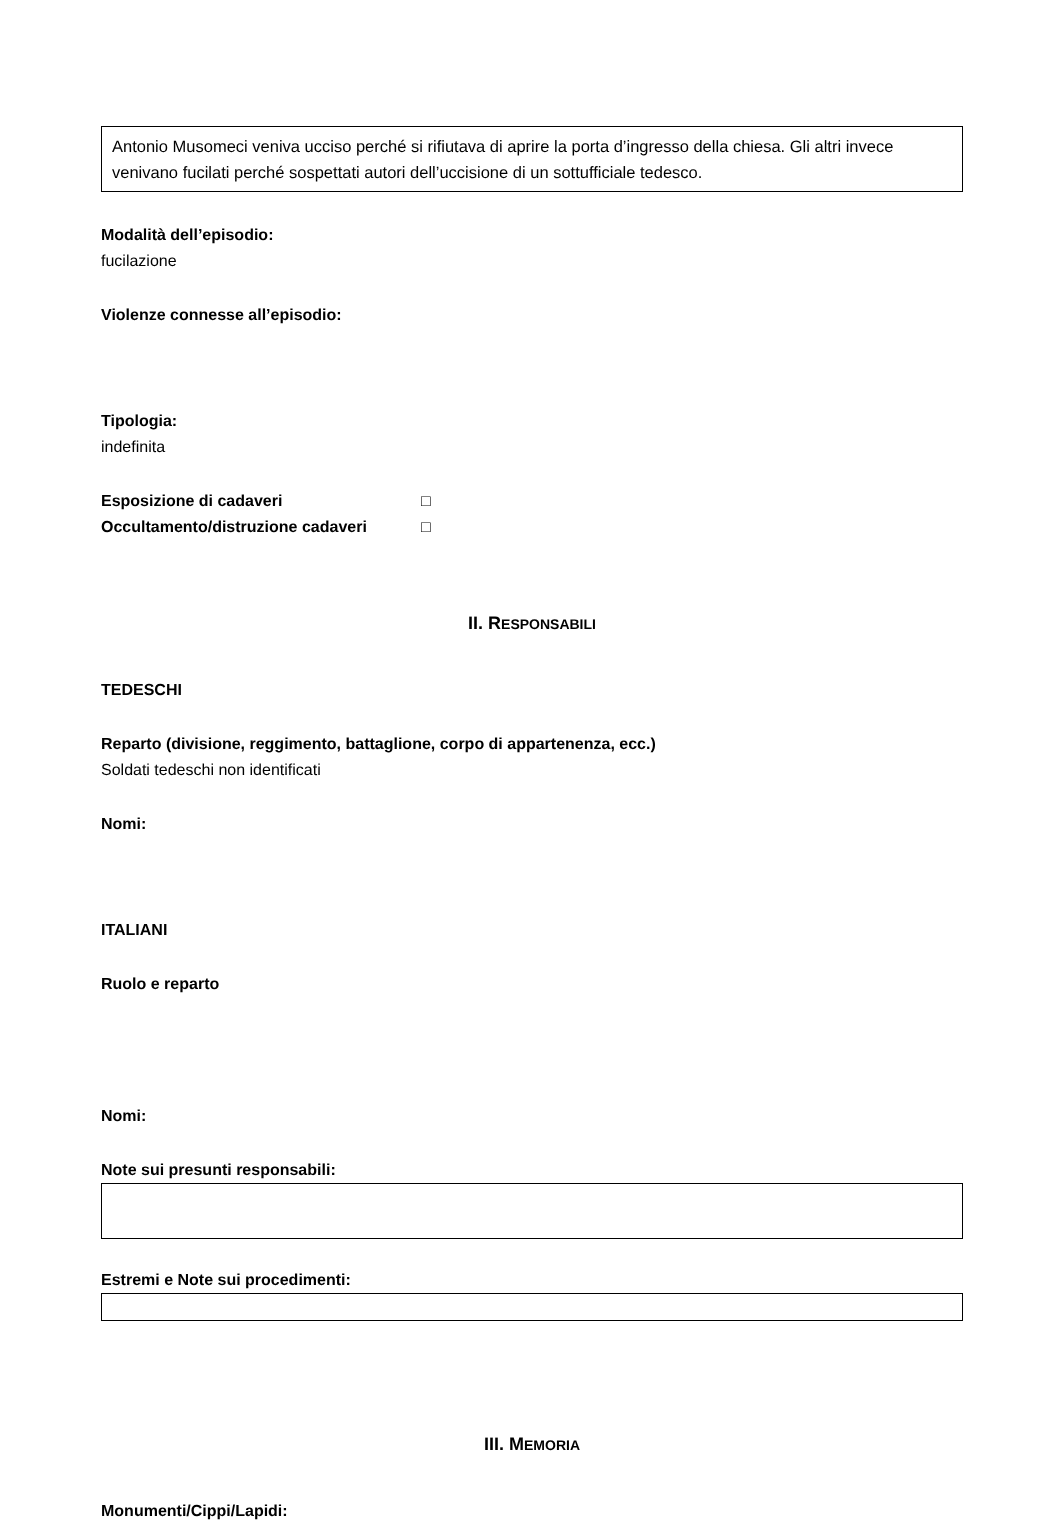Antonio Musomeci veniva ucciso perché si rifiutava di aprire la porta d’ingresso della chiesa. Gli altri invece venivano fucilati perché sospettati autori dell’uccisione di un sottufficiale tedesco.
Modalità dell’episodio:
fucilazione
Violenze connesse all’episodio:
Tipologia:
indefinita
Esposizione di cadaveri □
Occultamento/distruzione cadaveri □
II. RESPONSABILI
TEDESCHI
Reparto (divisione, reggimento, battaglione, corpo di appartenenza, ecc.)
Soldati tedeschi non identificati
Nomi:
ITALIANI
Ruolo e reparto
Nomi:
Note sui presunti responsabili:
Estremi e Note sui procedimenti:
III. MEMORIA
Monumenti/Cippi/Lapidi: